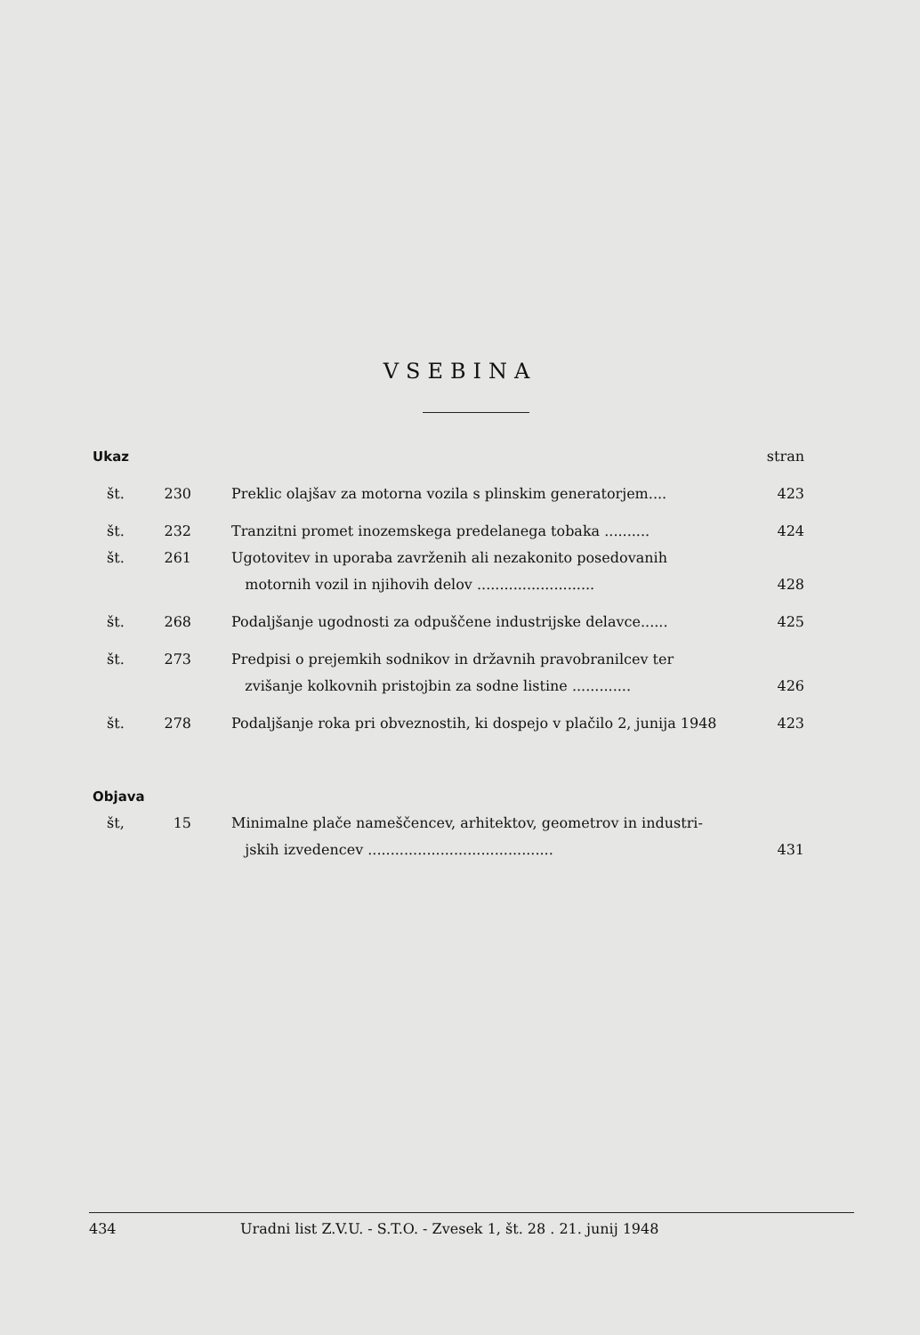VSEBINA
| Ukaz | | | stran |
| št. | 230 | Preklic olajšav za motorna vozila s plinskim generatorjem.... | 423 |
| št. | 232 | Tranzitni promet inozemskega predelanega tobaka .......... | 424 |
| št. | 261 | Ugotovitev in uporaba zavrženih ali nezakonito posedovanih motornih vozil in njihovih delov .......................... | 428 |
| št. | 268 | Podaljšanje ugodnosti za odpuščene industrijske delavce...... | 425 |
| št. | 273 | Predpisi o prejemkih sodnikov in državnih pravobranilcev ter zvišanje kolkovnih pristojbin za sodne listine ............. | 426 |
| št. | 278 | Podaljšanje roka pri obveznostih, ki dospejo v plačilo 2, junija 1948 | 423 |
| Objava | | | |
| št, | 15 | Minimalne plače nameščencev, arhitektov, geometrov in industri- jskih izvedencev ......................................... | 431 |
434 Uradni list Z.V.U. - S.T.O. - Zvesek 1, št. 28 . 21. junij 1948